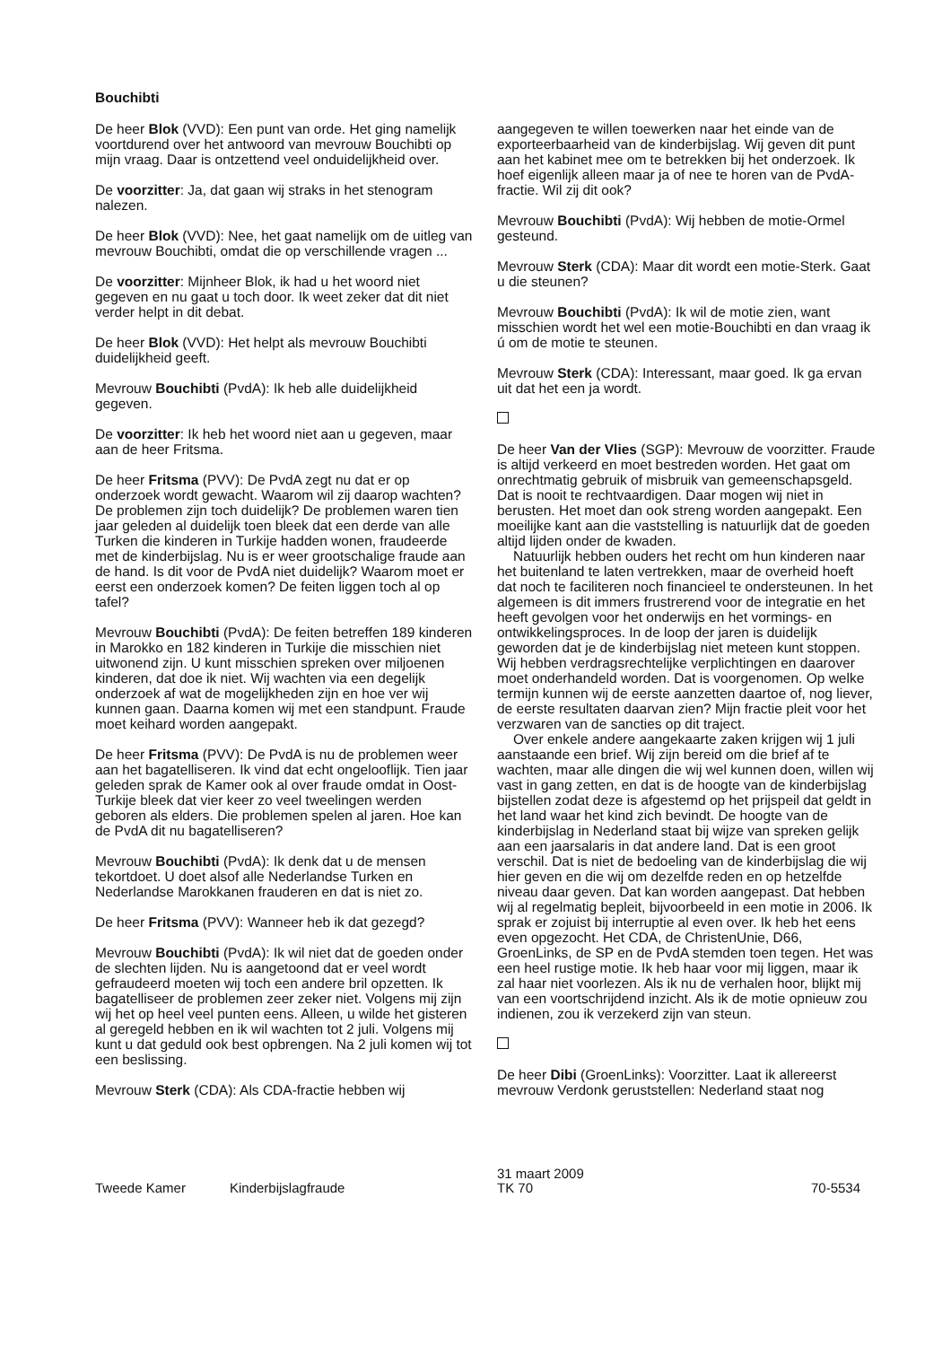Bouchibti
De heer Blok (VVD): Een punt van orde. Het ging namelijk voortdurend over het antwoord van mevrouw Bouchibti op mijn vraag. Daar is ontzettend veel onduidelijkheid over.
De voorzitter: Ja, dat gaan wij straks in het stenogram nalezen.
De heer Blok (VVD): Nee, het gaat namelijk om de uitleg van mevrouw Bouchibti, omdat die op verschillende vragen ...
De voorzitter: Mijnheer Blok, ik had u het woord niet gegeven en nu gaat u toch door. Ik weet zeker dat dit niet verder helpt in dit debat.
De heer Blok (VVD): Het helpt als mevrouw Bouchibti duidelijkheid geeft.
Mevrouw Bouchibti (PvdA): Ik heb alle duidelijkheid gegeven.
De voorzitter: Ik heb het woord niet aan u gegeven, maar aan de heer Fritsma.
De heer Fritsma (PVV): De PvdA zegt nu dat er op onderzoek wordt gewacht. Waarom wil zij daarop wachten? De problemen zijn toch duidelijk? De problemen waren tien jaar geleden al duidelijk toen bleek dat een derde van alle Turken die kinderen in Turkije hadden wonen, fraudeerde met de kinderbijslag. Nu is er weer grootschalige fraude aan de hand. Is dit voor de PvdA niet duidelijk? Waarom moet er eerst een onderzoek komen? De feiten liggen toch al op tafel?
Mevrouw Bouchibti (PvdA): De feiten betreffen 189 kinderen in Marokko en 182 kinderen in Turkije die misschien niet uitwonend zijn. U kunt misschien spreken over miljoenen kinderen, dat doe ik niet. Wij wachten via een degelijk onderzoek af wat de mogelijkheden zijn en hoe ver wij kunnen gaan. Daarna komen wij met een standpunt. Fraude moet keihard worden aangepakt.
De heer Fritsma (PVV): De PvdA is nu de problemen weer aan het bagatelliseren. Ik vind dat echt ongelooflijk. Tien jaar geleden sprak de Kamer ook al over fraude omdat in Oost-Turkije bleek dat vier keer zo veel tweelingen werden geboren als elders. Die problemen spelen al jaren. Hoe kan de PvdA dit nu bagatelliseren?
Mevrouw Bouchibti (PvdA): Ik denk dat u de mensen tekortdoet. U doet alsof alle Nederlandse Turken en Nederlandse Marokkanen frauderen en dat is niet zo.
De heer Fritsma (PVV): Wanneer heb ik dat gezegd?
Mevrouw Bouchibti (PvdA): Ik wil niet dat de goeden onder de slechten lijden. Nu is aangetoond dat er veel wordt gefraudeerd moeten wij toch een andere bril opzetten. Ik bagatelliseer de problemen zeer zeker niet. Volgens mij zijn wij het op heel veel punten eens. Alleen, u wilde het gisteren al geregeld hebben en ik wil wachten tot 2 juli. Volgens mij kunt u dat geduld ook best opbrengen. Na 2 juli komen wij tot een beslissing.
Mevrouw Sterk (CDA): Als CDA-fractie hebben wij
aangegeven te willen toewerken naar het einde van de exporteerbaarheid van de kinderbijslag. Wij geven dit punt aan het kabinet mee om te betrekken bij het onderzoek. Ik hoef eigenlijk alleen maar ja of nee te horen van de PvdA-fractie. Wil zij dit ook?
Mevrouw Bouchibti (PvdA): Wij hebben de motie-Ormel gesteund.
Mevrouw Sterk (CDA): Maar dit wordt een motie-Sterk. Gaat u die steunen?
Mevrouw Bouchibti (PvdA): Ik wil de motie zien, want misschien wordt het wel een motie-Bouchibti en dan vraag ik ú om de motie te steunen.
Mevrouw Sterk (CDA): Interessant, maar goed. Ik ga ervan uit dat het een ja wordt.
De heer Van der Vlies (SGP): Mevrouw de voorzitter. Fraude is altijd verkeerd en moet bestreden worden. Het gaat om onrechtmatig gebruik of misbruik van gemeenschapsgeld. Dat is nooit te rechtvaardigen. Daar mogen wij niet in berusten. Het moet dan ook streng worden aangepakt. Een moeilijke kant aan die vaststelling is natuurlijk dat de goeden altijd lijden onder de kwaden.
Natuurlijk hebben ouders het recht om hun kinderen naar het buitenland te laten vertrekken, maar de overheid hoeft dat noch te faciliteren noch financieel te ondersteunen. In het algemeen is dit immers frustrerend voor de integratie en het heeft gevolgen voor het onderwijs en het vormings- en ontwikkelingsproces. In de loop der jaren is duidelijk geworden dat je de kinderbijslag niet meteen kunt stoppen. Wij hebben verdragsrechtelijke verplichtingen en daarover moet onderhandeld worden. Dat is voorgenomen. Op welke termijn kunnen wij de eerste aanzetten daartoe of, nog liever, de eerste resultaten daarvan zien? Mijn fractie pleit voor het verzwaren van de sancties op dit traject.
Over enkele andere aangekaarte zaken krijgen wij 1 juli aanstaande een brief. Wij zijn bereid om die brief af te wachten, maar alle dingen die wij wel kunnen doen, willen wij vast in gang zetten, en dat is de hoogte van de kinderbijslag bijstellen zodat deze is afgestemd op het prijspeil dat geldt in het land waar het kind zich bevindt. De hoogte van de kinderbijslag in Nederland staat bij wijze van spreken gelijk aan een jaarsalaris in dat andere land. Dat is een groot verschil. Dat is niet de bedoeling van de kinderbijslag die wij hier geven en die wij om dezelfde reden en op hetzelfde niveau daar geven. Dat kan worden aangepast. Dat hebben wij al regelmatig bepleit, bijvoorbeeld in een motie in 2006. Ik sprak er zojuist bij interruptie al even over. Ik heb het eens even opgezocht. Het CDA, de ChristenUnie, D66, GroenLinks, de SP en de PvdA stemden toen tegen. Het was een heel rustige motie. Ik heb haar voor mij liggen, maar ik zal haar niet voorlezen. Als ik nu de verhalen hoor, blijkt mij van een voortschrijdend inzicht. Als ik de motie opnieuw zou indienen, zou ik verzekerd zijn van steun.
De heer Dibi (GroenLinks): Voorzitter. Laat ik allereerst mevrouw Verdonk geruststellen: Nederland staat nog
Tweede Kamer Kinderbijslagfraude
31 maart 2009
TK 70
70-5534